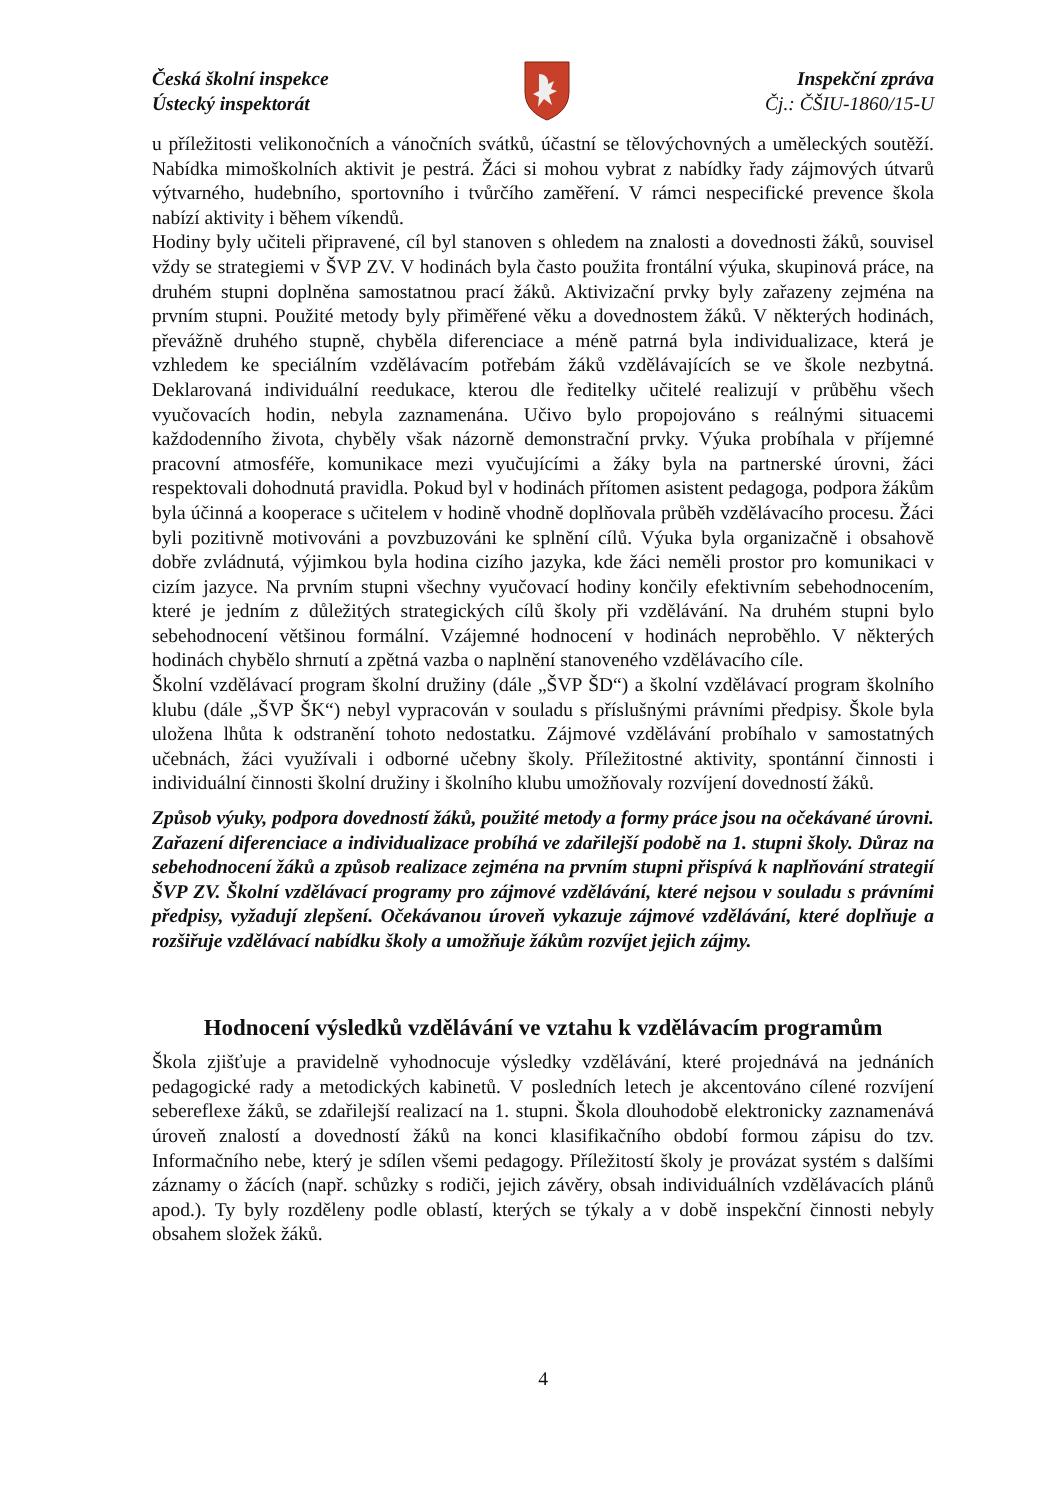Česká školní inspekce
Ústecký inspektorát
Inspekční zpráva
Čj.: ČŠIU-1860/15-U
u příležitosti velikonočních a vánočních svátků, účastní se tělovýchovných a uměleckých soutěží. Nabídka mimoškolních aktivit je pestrá. Žáci si mohou vybrat z nabídky řady zájmových útvarů výtvarného, hudebního, sportovního i tvůrčího zaměření. V rámci nespecifické prevence škola nabízí aktivity i během víkendů.
Hodiny byly učiteli připravené, cíl byl stanoven s ohledem na znalosti a dovednosti žáků, souvisel vždy se strategiemi v ŠVP ZV. V hodinách byla často použita frontální výuka, skupinová práce, na druhém stupni doplněna samostatnou prací žáků. Aktivizační prvky byly zařazeny zejména na prvním stupni. Použité metody byly přiměřené věku a dovednostem žáků. V některých hodinách, převážně druhého stupně, chyběla diferenciace a méně patrná byla individualizace, která je vzhledem ke speciálním vzdělávacím potřebám žáků vzdělávajících se ve škole nezbytná. Deklarovaná individuální reedukace, kterou dle ředitelky učitelé realizují v průběhu všech vyučovacích hodin, nebyla zaznamenána. Učivo bylo propojováno s reálnými situacemi každodenního života, chyběly však názorně demonstrační prvky. Výuka probíhala v příjemné pracovní atmosféře, komunikace mezi vyučujícími a žáky byla na partnerské úrovni, žáci respektovali dohodnutá pravidla. Pokud byl v hodinách přítomen asistent pedagoga, podpora žákům byla účinná a kooperace s učitelem v hodině vhodně doplňovala průběh vzdělávacího procesu. Žáci byli pozitivně motivováni a povzbuzováni ke splnění cílů. Výuka byla organizačně i obsahově dobře zvládnutá, výjimkou byla hodina cizího jazyka, kde žáci neměli prostor pro komunikaci v cizím jazyce. Na prvním stupni všechny vyučovací hodiny končily efektivním sebehodnocením, které je jedním z důležitých strategických cílů školy při vzdělávání. Na druhém stupni bylo sebehodnocení většinou formální. Vzájemné hodnocení v hodinách neproběhlo. V některých hodinách chybělo shrnutí a zpětná vazba o naplnění stanoveného vzdělávacího cíle.
Školní vzdělávací program školní družiny (dále „ŠVP ŠD“) a školní vzdělávací program školního klubu (dále „ŠVP ŠK“) nebyl vypracován v souladu s příslušnými právními předpisy. Škole byla uložena lhůta k odstranění tohoto nedostatku. Zájmové vzdělávání probíhalo v samostatných učebnách, žáci využívali i odborné učebny školy. Příležitostné aktivity, spontánní činnosti i individuální činnosti školní družiny i školního klubu umožňovaly rozvíjení dovedností žáků.
Způsob výuky, podpora dovedností žáků, použité metody a formy práce jsou na očekávané úrovni. Zařazení diferenciace a individualizace probíhá ve zdařilejší podobě na 1. stupni školy. Důraz na sebehodnocení žáků a způsob realizace zejména na prvním stupni přispívá k naplňování strategií ŠVP ZV. Školní vzdělávací programy pro zájmové vzdělávání, které nejsou v souladu s právními předpisy, vyžadují zlepšení. Očekávanou úroveň vykazuje zájmové vzdělávání, které doplňuje a rozšiřuje vzdělávací nabídku školy a umožňuje žákům rozvíjet jejich zájmy.
Hodnocení výsledků vzdělávání ve vztahu k vzdělávacím programům
Škola zjišťuje a pravidelně vyhodnocuje výsledky vzdělávání, které projednává na jednáních pedagogické rady a metodických kabinetů. V posledních letech je akcentováno cílené rozvíjení sebereflexe žáků, se zdařilejší realizací na 1. stupni. Škola dlouhodobě elektronicky zaznamenává úroveň znalostí a dovedností žáků na konci klasifikačního období formou zápisu do tzv. Informačního nebe, který je sdílen všemi pedagogy. Příležitostí školy je provázat systém s dalšími záznamy o žácích (např. schůzky s rodiči, jejich závěry, obsah individuálních vzdělávacích plánů apod.). Ty byly rozděleny podle oblastí, kterých se týkaly a v době inspekční činnosti nebyly obsahem složek žáků.
4